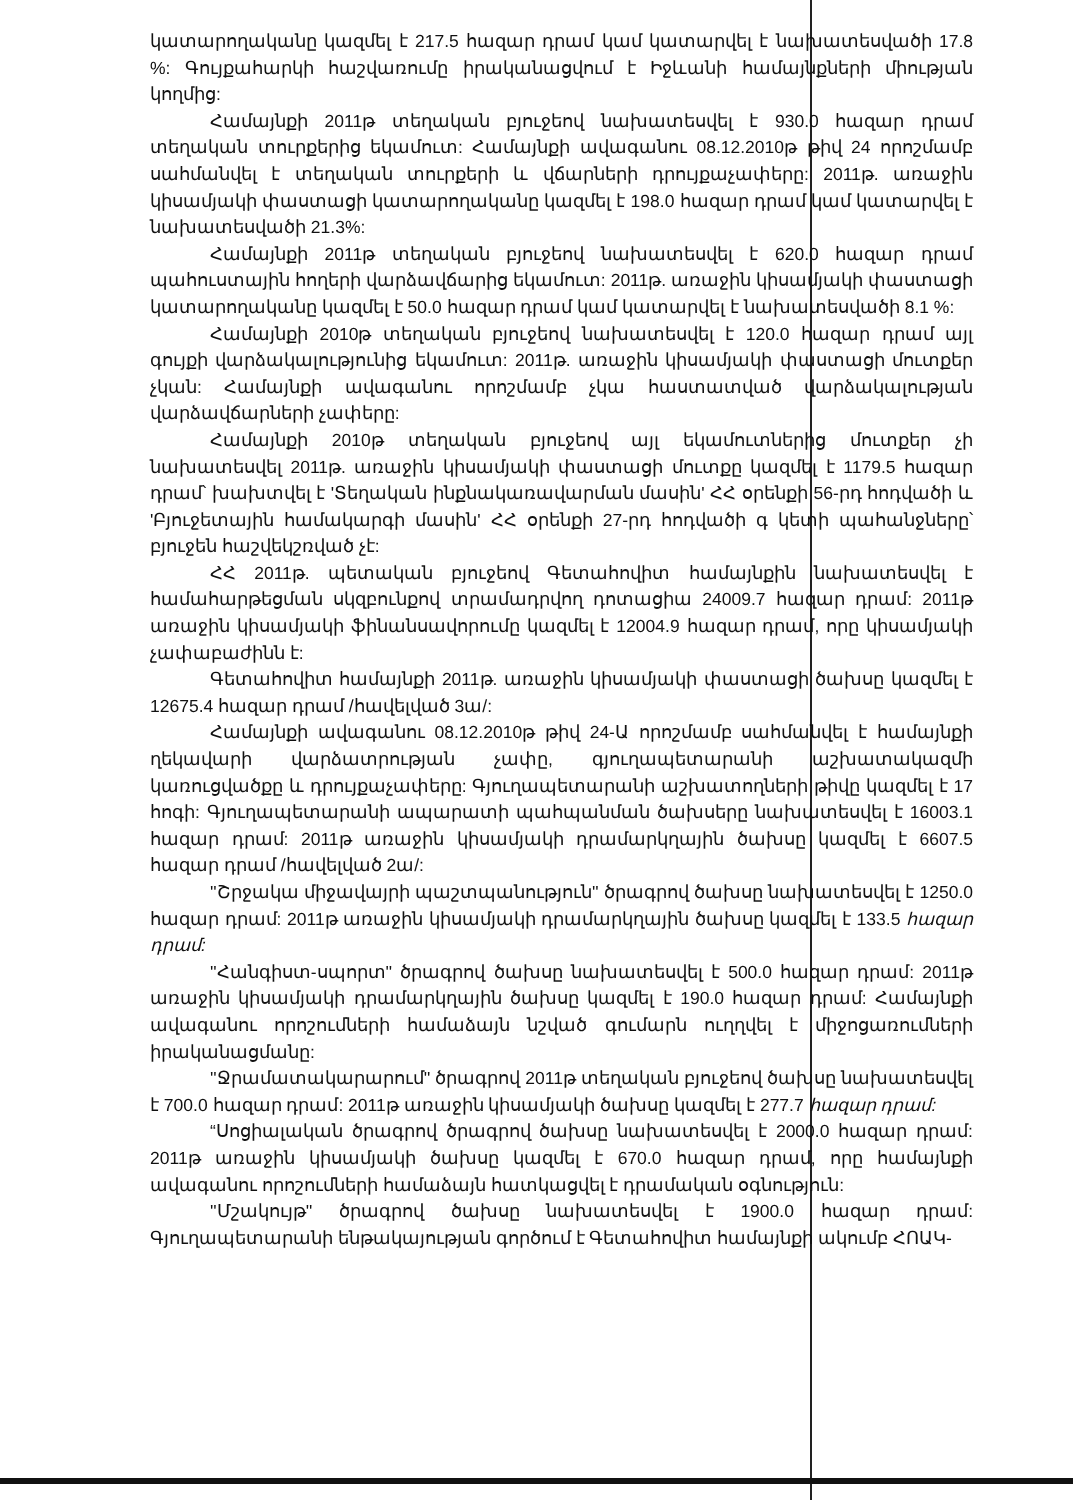կատարողականը կազմել է 217.5 հազար դրամ կամ կատարվել է նախատեսվածի 17.8 %: Գույքահարկի հաշվառումը իրականացվում է Իջևանի համայնքների միության կողմից:
Համայնքի 2011թ տեղական բյուջեով նախատեսվել է 930.0 հազար դրամ տեղական տուրքերից եկամուտ: Համայնքի ավագանու 08.12.2010թ թիվ 24 որոշմամբ սահմանվել է տեղական տուրքերի և վճարների դրույքաչափերը: 2011թ. առաջին կիսամյակի փաստացի կատարողականը կազմել է 198.0 հազար դրամ կամ կատարվել է նախատեսվածի 21.3%:
Համայնքի 2011թ տեղական բյուջեով նախատեսվել է 620.0 հազար դրամ պահուստային հողերի վարձավճարից եկամուտ: 2011թ. առաջին կիսամյակի փաստացի կատարողականը կազմել է 50.0 հազար դրամ կամ կատարվել է նախատեսվածի 8.1 %:
Համայնքի 2010թ տեղական բյուջեով նախատեսվել է 120.0 հազար դրամ այլ գույքի վարձակալությունից եկամուտ: 2011թ. առաջին կիսամյակի փաստացի մուտքեր չկան: Համայնքի ավագանու որոշմամբ չկա հաստատված վարձակալության վարձավճարների չափերը:
Համայնքի 2010թ տեղական բյուջեով այլ եկամուտներից մուտքեր չի նախատեսվել 2011թ. առաջին կիսամյակի փաստացի մուտքը կազմել է 1179.5 հազար դրամ՝ խախտվել է 'Տեղական ինքնակառավարման մասին' ՀՀ օրենքի 56-րդ հոդվածի և 'Բյուջետային համակարգի մասին' ՀՀ օրենքի 27-րդ հոդվածի գ կետի պահանջները՝ բյուջեն հաշվեկշռված չէ:
ՀՀ 2011թ. պետական բյուջեով Գետահովիտ համայնքին նախատեսվել է համահարթեցման սկզբունքով տրամադրվող դոտացիա 24009.7 հազար դրամ: 2011թ առաջին կիսամյակի ֆինանսավորումը կազմել է 12004.9 հազար դրամ, որը կիսամյակի չափաբաժինն է:
Գետահովիտ համայնքի 2011թ. առաջին կիսամյակի փաստացի ծախսը կազմել է 12675.4 հազար դրամ /հավելված 3ա/:
Համայնքի ավագանու 08.12.2010թ թիվ 24-Ա որոշմամբ սահմանվել է համայնքի ղեկավարի վարձատրության չափը, գյուղապետարանի աշխատակազմի կառուցվածքը և դրույքաչափերը: Գյուղապետարանի աշխատողների թիվը կազմել է 17 հոգի: Գյուղապետարանի ապարատի պահպանման ծախսերը նախատեսվել է 16003.1 հազար դրամ: 2011թ առաջին կիսամյակի դրամարկղային ծախսը կազմել է 6607.5 հազար դրամ /հավելված 2ա/:
''Շրջակա միջավայրի պաշտպանություն'' ծրագրով ծախսը նախատեսվել է 1250.0 հազար դրամ: 2011թ առաջին կիսամյակի դրամարկղային ծախսը կազմել է 133.5 հազար դրամ:
''Հանգիստ-սպորտ'' ծրագրով ծախսը նախատեսվել է 500.0 հազար դրամ: 2011թ առաջին կիսամյակի դրամարկղային ծախսը կազմել է 190.0 հազար դրամ: Համայնքի ավագանու որոշումների համաձայն նշված գումարն ուղղվել է միջոցառումների իրականացմանը:
''Ջրամատակարարում'' ծրագրով 2011թ տեղական բյուջեով ծախսը նախատեսվել է 700.0 հազար դրամ: 2011թ առաջին կիսամյակի ծախսը կազմել է 277.7 հազար դրամ:
“Սոցիալական ծրագրով ծրագրով ծախսը նախատեսվել է 2000.0 հազար դրամ: 2011թ առաջին կիսամյակի ծախսը կազմել է 670.0 հազար դրամ, որը համայնքի ավագանու որոշումների համաձայն հատկացվել է դրամական օգնություն:
''Մշակույթ'' ծրագրով ծախսը նախատեսվել է 1900.0 հազար դրամ: Գյուղապետարանի ենթակայության գործում է Գետահովիտ համայնքի ակումբ ՀՈԱԿ-